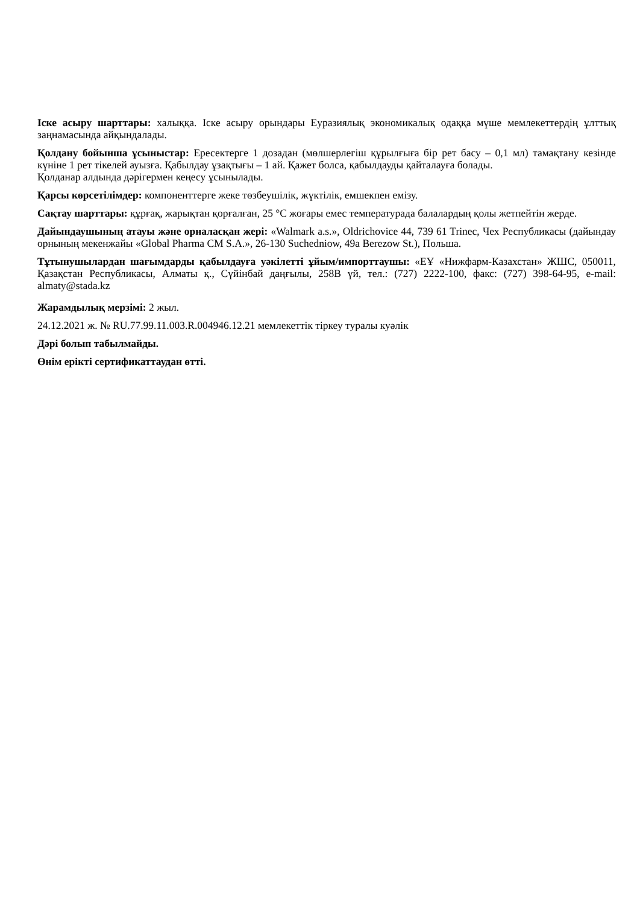Іске асыру шарттары: халыққа. Іске асыру орындары Еуразиялық экономикалық одаққа мүше мемлекеттердің ұлттық заңнамасында айқындалады.
Қолдану бойынша ұсыныстар: Ересектерге 1 дозадан (мөлшерлегіш құрылғыға бір рет басу – 0,1 мл) тамақтану кезінде күніне 1 рет тікелей ауызға. Қабылдау ұзақтығы – 1 ай. Қажет болса, қабылдауды қайталауға болады.
Қолданар алдында дәрігермен кеңесу ұсынылады.
Қарсы көрсетілімдер: компоненттерге жеке төзбеушілік, жүктілік, емшекпен емізу.
Сақтау шарттары: құрғақ, жарықтан қорғалған, 25 °C жоғары емес температурада балалардың қолы жетпейтін жерде.
Дайындаушының атауы және орналасқан жері: «Walmark a.s.», Oldrichovice 44, 739 61 Trinec, Чех Республикасы (дайындау орнының мекенжайы «Global Pharma CM S.A.», 26-130 Suchedniow, 49a Berezow St.), Польша.
Тұтынушылардан шағымдарды қабылдауға уәкілетті ұйым/импорттаушы: «ЕҰ «Нижфарм-Казахстан» ЖШС, 050011, Қазақстан Республикасы, Алматы қ., Сүйінбай даңғылы, 258В үй, тел.: (727) 2222-100, факс: (727) 398-64-95, e-mail: almaty@stada.kz
Жарамдылық мерзімі: 2 жыл.
24.12.2021 ж. № RU.77.99.11.003.R.004946.12.21 мемлекеттік тіркеу туралы куәлік
Дәрі болып табылмайды.
Өнім ерікті сертификаттаудан өтті.